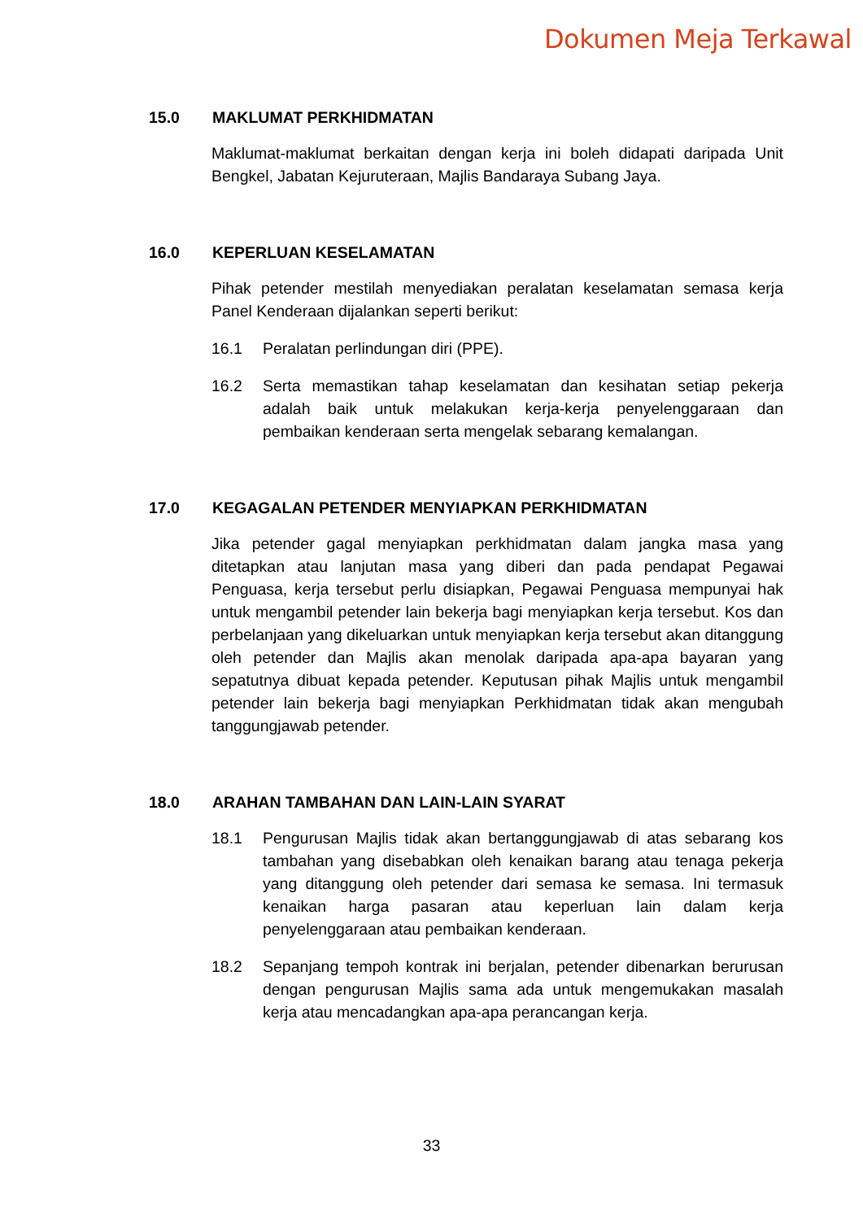Dokumen Meja Terkawal
15.0 MAKLUMAT PERKHIDMATAN
Maklumat-maklumat berkaitan dengan kerja ini boleh didapati daripada Unit Bengkel, Jabatan Kejuruteraan, Majlis Bandaraya Subang Jaya.
16.0 KEPERLUAN KESELAMATAN
Pihak petender mestilah menyediakan peralatan keselamatan semasa kerja Panel Kenderaan dijalankan seperti berikut:
16.1 Peralatan perlindungan diri (PPE).
16.2 Serta memastikan tahap keselamatan dan kesihatan setiap pekerja adalah baik untuk melakukan kerja-kerja penyelenggaraan dan pembaikan kenderaan serta mengelak sebarang kemalangan.
17.0 KEGAGALAN PETENDER MENYIAPKAN PERKHIDMATAN
Jika petender gagal menyiapkan perkhidmatan dalam jangka masa yang ditetapkan atau lanjutan masa yang diberi dan pada pendapat Pegawai Penguasa, kerja tersebut perlu disiapkan, Pegawai Penguasa mempunyai hak untuk mengambil petender lain bekerja bagi menyiapkan kerja tersebut. Kos dan perbelanjaan yang dikeluarkan untuk menyiapkan kerja tersebut akan ditanggung oleh petender dan Majlis akan menolak daripada apa-apa bayaran yang sepatutnya dibuat kepada petender. Keputusan pihak Majlis untuk mengambil petender lain bekerja bagi menyiapkan Perkhidmatan tidak akan mengubah tanggungjawab petender.
18.0 ARAHAN TAMBAHAN DAN LAIN-LAIN SYARAT
18.1 Pengurusan Majlis tidak akan bertanggungjawab di atas sebarang kos tambahan yang disebabkan oleh kenaikan barang atau tenaga pekerja yang ditanggung oleh petender dari semasa ke semasa. Ini termasuk kenaikan harga pasaran atau keperluan lain dalam kerja penyelenggaraan atau pembaikan kenderaan.
18.2 Sepanjang tempoh kontrak ini berjalan, petender dibenarkan berurusan dengan pengurusan Majlis sama ada untuk mengemukakan masalah kerja atau mencadangkan apa-apa perancangan kerja.
33